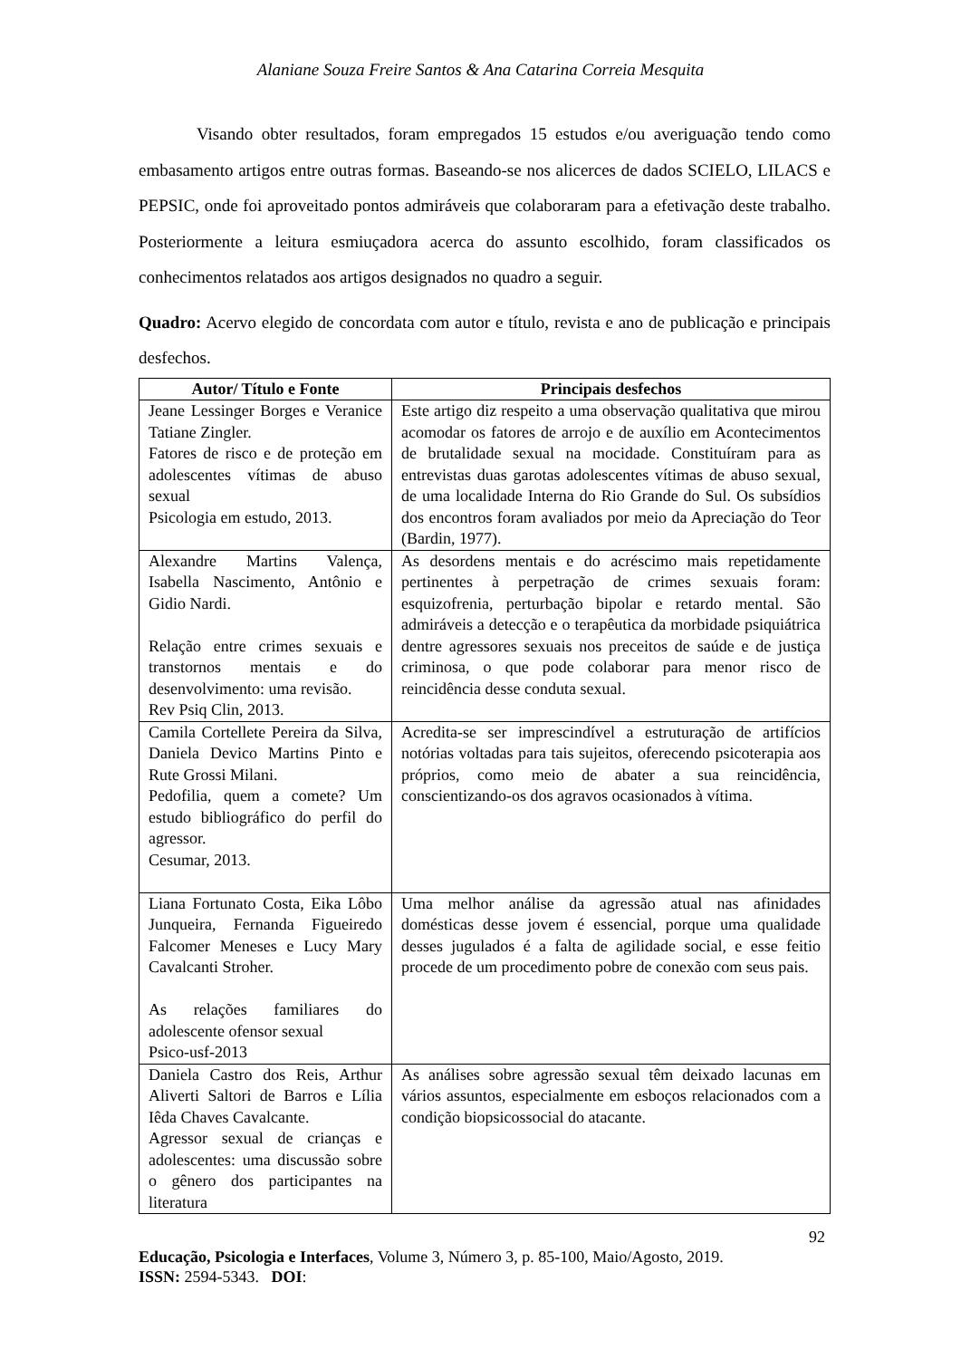Alaniane Souza Freire Santos & Ana Catarina Correia Mesquita
Visando obter resultados, foram empregados 15 estudos e/ou averiguação tendo como embasamento artigos entre outras formas. Baseando-se nos alicerces de dados SCIELO, LILACS e PEPSIC, onde foi aproveitado pontos admiráveis que colaboraram para a efetivação deste trabalho. Posteriormente a leitura esmiuçadora acerca do assunto escolhido, foram classificados os conhecimentos relatados aos artigos designados no quadro a seguir.
Quadro: Acervo elegido de concordata com autor e título, revista e ano de publicação e principais desfechos.
| Autor/ Título e Fonte | Principais desfechos |
| --- | --- |
| Jeane Lessinger Borges e Veranice Tatiane Zingler. Fatores de risco e de proteção em adolescentes vítimas de abuso sexual Psicologia em estudo, 2013. | Este artigo diz respeito a uma observação qualitativa que mirou acomodar os fatores de arrojo e de auxílio em Acontecimentos de brutalidade sexual na mocidade. Constituíram para as entrevistas duas garotas adolescentes vítimas de abuso sexual, de uma localidade Interna do Rio Grande do Sul. Os subsídios dos encontros foram avaliados por meio da Apreciação do Teor (Bardin, 1977). |
| Alexandre Martins Valença, Isabella Nascimento, Antônio e Gidio Nardi. Relação entre crimes sexuais e transtornos mentais e do desenvolvimento: uma revisão. Rev Psiq Clin, 2013. | As desordens mentais e do acréscimo mais repetidamente pertinentes à perpetração de crimes sexuais foram: esquizofrenia, perturbação bipolar e retardo mental. São admiráveis a detecção e o terapêutica da morbidade psiquiátrica dentre agressores sexuais nos preceitos de saúde e de justiça criminosa, o que pode colaborar para menor risco de reincidência desse conduta sexual. |
| Camila Cortellete Pereira da Silva, Daniela Devico Martins Pinto e Rute Grossi Milani. Pedofilia, quem a comete? Um estudo bibliográfico do perfil do agressor. Cesumar, 2013. | Acredita-se ser imprescindível a estruturação de artifícios notórias voltadas para tais sujeitos, oferecendo psicoterapia aos próprios, como meio de abater a sua reincidência, conscientizando-os dos agravos ocasionados à vítima. |
| Liana Fortunato Costa, Eika Lôbo Junqueira, Fernanda Figueiredo Falcomer Meneses e Lucy Mary Cavalcanti Stroher. As relações familiares do adolescente ofensor sexual Psico-usf-2013 | Uma melhor análise da agressão atual nas afinidades domésticas desse jovem é essencial, porque uma qualidade desses jugulados é a falta de agilidade social, e esse feitio procede de um procedimento pobre de conexão com seus pais. |
| Daniela Castro dos Reis, Arthur Aliverti Saltori de Barros e Lília Iêda Chaves Cavalcante. Agressor sexual de crianças e adolescentes: uma discussão sobre o gênero dos participantes na literatura | As análises sobre agressão sexual têm deixado lacunas em vários assuntos, especialmente em esboços relacionados com a condição biopsicossocial do atacante. |
92
Educação, Psicologia e Interfaces, Volume 3, Número 3, p. 85-100, Maio/Agosto, 2019.
ISSN: 2594-5343. DOI: